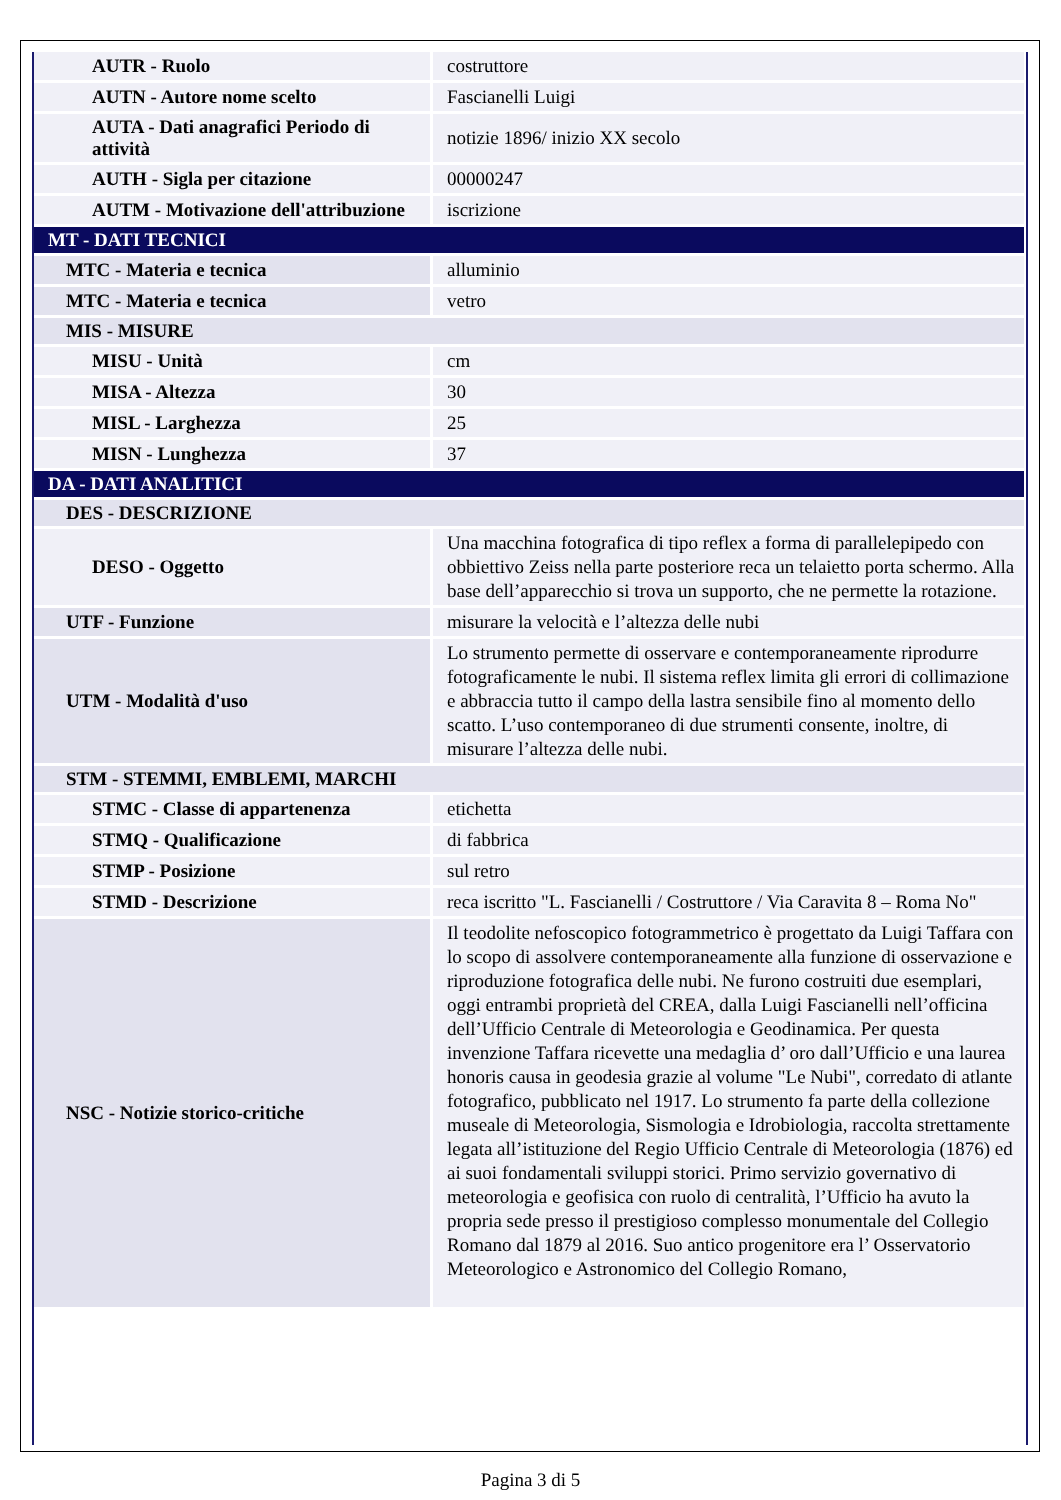| AUTR - Ruolo | costruttore |
| AUTN - Autore nome scelto | Fascianelli Luigi |
| AUTA - Dati anagrafici Periodo di attività | notizie 1896/ inizio XX secolo |
| AUTH - Sigla per citazione | 00000247 |
| AUTM - Motivazione dell'attribuzione | iscrizione |
| MT - DATI TECNICI | |
| MTC - Materia e tecnica | alluminio |
| MTC - Materia e tecnica | vetro |
| MIS - MISURE | |
| MISU - Unità | cm |
| MISA - Altezza | 30 |
| MISL - Larghezza | 25 |
| MISN - Lunghezza | 37 |
| DA - DATI ANALITICI | |
| DES - DESCRIZIONE | |
| DESO - Oggetto | Una macchina fotografica di tipo reflex a forma di parallelepipedo con obbiettivo Zeiss nella parte posteriore reca un telaietto porta schermo. Alla base dell’apparecchio si trova un supporto, che ne permette la rotazione. |
| UTF - Funzione | misurare la velocità e l’altezza delle nubi |
| UTM - Modalità d'uso | Lo strumento permette di osservare e contemporaneamente riprodurre fotograficamente le nubi. Il sistema reflex limita gli errori di collimazione e abbraccia tutto il campo della lastra sensibile fino al momento dello scatto. L’uso contemporaneo di due strumenti consente, inoltre, di misurare l’altezza delle nubi. |
| STM - STEMMI, EMBLEMI, MARCHI | |
| STMC - Classe di appartenenza | etichetta |
| STMQ - Qualificazione | di fabbrica |
| STMP - Posizione | sul retro |
| STMD - Descrizione | reca iscritto "L. Fascianelli / Costruttore / Via Caravita 8 – Roma No" |
| NSC - Notizie storico-critiche | Il teodolite nefoscopico fotogrammetrico è progettato da Luigi Taffara con lo scopo di assolvere contemporaneamente alla funzione di osservazione e riproduzione fotografica delle nubi. Ne furono costruiti due esemplari, oggi entrambi proprietà del CREA, dalla Luigi Fascianelli nell’officina dell’Ufficio Centrale di Meteorologia e Geodinamica. Per questa invenzione Taffara ricevette una medaglia d’ oro dall’Ufficio e una laurea honoris causa in geodesia grazie al volume "Le Nubi", corredato di atlante fotografico, pubblicato nel 1917. Lo strumento fa parte della collezione museale di Meteorologia, Sismologia e Idrobiologia, raccolta strettamente legata all’istituzione del Regio Ufficio Centrale di Meteorologia (1876) ed ai suoi fondamentali sviluppi storici. Primo servizio governativo di meteorologia e geofisica con ruolo di centralità, l’Ufficio ha avuto la propria sede presso il prestigioso complesso monumentale del Collegio Romano dal 1879 al 2016. Suo antico progenitore era l’ Osservatorio Meteorologico e Astronomico del Collegio Romano, |
Pagina 3 di 5